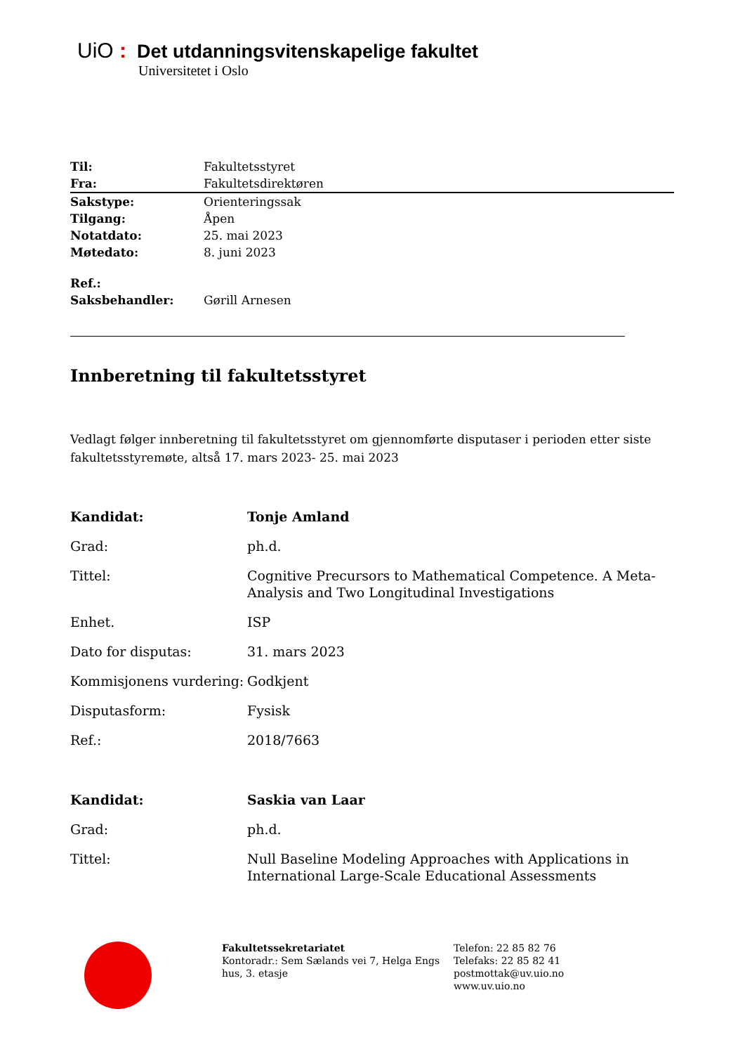UiO : Det utdanningsvitenskapelige fakultet
Universitetet i Oslo
| Til: | Fakultetsstyret |
| Fra: | Fakultetsdirektøren |
| Sakstype: | Orienteringssak |
| Tilgang: | Åpen |
| Notatdato: | 25. mai 2023 |
| Møtedato: | 8. juni 2023 |
| Ref.: | |
| Saksbehandler: | Gørill Arnesen |
Innberetning til fakultetsstyret
Vedlagt følger innberetning til fakultetsstyret om gjennomførte disputaser i perioden etter siste fakultetsstyremøte, altså 17. mars 2023- 25. mai 2023
| Kandidat: | Tonje Amland |
| Grad: | ph.d. |
| Tittel: | Cognitive Precursors to Mathematical Competence. A Meta-Analysis and Two Longitudinal Investigations |
| Enhet. | ISP |
| Dato for disputas: | 31. mars 2023 |
| Kommisjonens vurdering: | Godkjent |
| Disputasform: | Fysisk |
| Ref.: | 2018/7663 |
| Kandidat: | Saskia van Laar |
| Grad: | ph.d. |
| Tittel: | Null Baseline Modeling Approaches with Applications in International Large-Scale Educational Assessments |
Fakultetssekretariatet
Kontoradr.: Sem Sælands vei 7, Helga Engs hus, 3. etasje
Telefon: 22 85 82 76
Telefaks: 22 85 82 41
postmottak@uv.uio.no
www.uv.uio.no